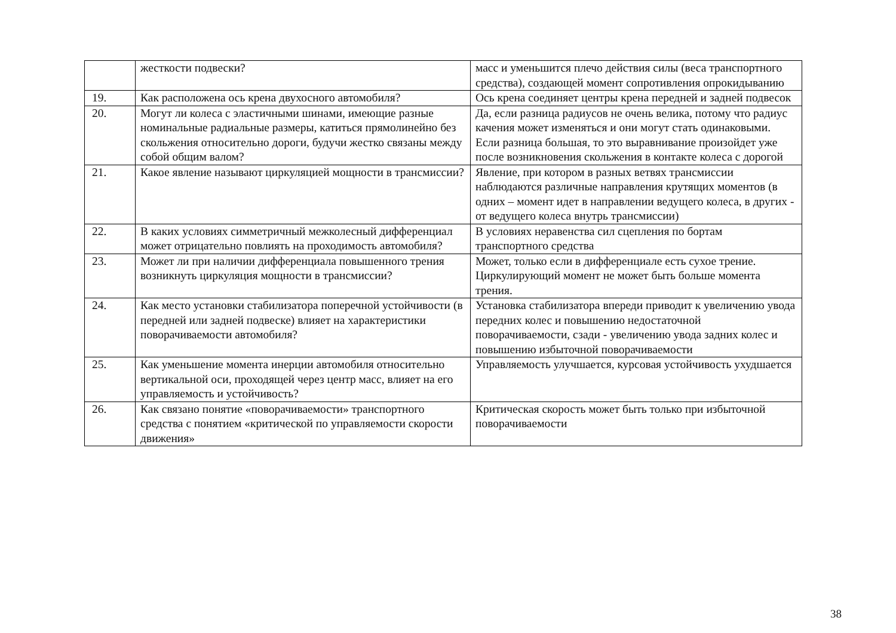| | жесткости подвески? | масс и уменьшится плечо действия силы (веса транспортного средства), создающей момент сопротивления опрокидыванию |
| 19. | Как расположена ось крена двухосного автомобиля? | Ось крена соединяет центры крена передней и задней подвесок |
| 20. | Могут ли колеса с эластичными шинами, имеющие разные номинальные радиальные размеры, катиться прямолинейно без скольжения относительно дороги, будучи жестко связаны между собой общим валом? | Да, если разница радиусов не очень велика, потому что радиус качения может изменяться и они могут стать одинаковыми. Если разница большая, то это выравнивание произойдет уже после возникновения скольжения в контакте колеса с дорогой |
| 21. | Какое явление называют циркуляцией мощности в трансмиссии? | Явление, при котором в разных ветвях трансмиссии наблюдаются различные направления крутящих моментов (в одних – момент идет в направлении ведущего колеса, в других - от ведущего колеса внутрь трансмиссии) |
| 22. | В каких условиях симметричный межколесный дифференциал может отрицательно повлиять на проходимость автомобиля? | В условиях неравенства сил сцепления по бортам транспортного средства |
| 23. | Может ли при наличии дифференциала повышенного трения возникнуть циркуляция мощности в трансмиссии? | Может, только если в дифференциале есть сухое трение. Циркулирующий момент не может быть больше момента трения. |
| 24. | Как место установки стабилизатора поперечной устойчивости (в передней или задней подвеске) влияет на характеристики поворачиваемости автомобиля? | Установка стабилизатора впереди приводит к увеличению увода передних колес и повышению недостаточной поворачиваемости, сзади - увеличению увода задних колес и повышению избыточной поворачиваемости |
| 25. | Как уменьшение момента инерции автомобиля относительно вертикальной оси, проходящей через центр масс, влияет на его управляемость и устойчивость? | Управляемость улучшается, курсовая устойчивость ухудшается |
| 26. | Как связано понятие «поворачиваемости» транспортного средства с понятием «критической по управляемости скорости движения» | Критическая скорость может быть только при избыточной поворачиваемости |
38